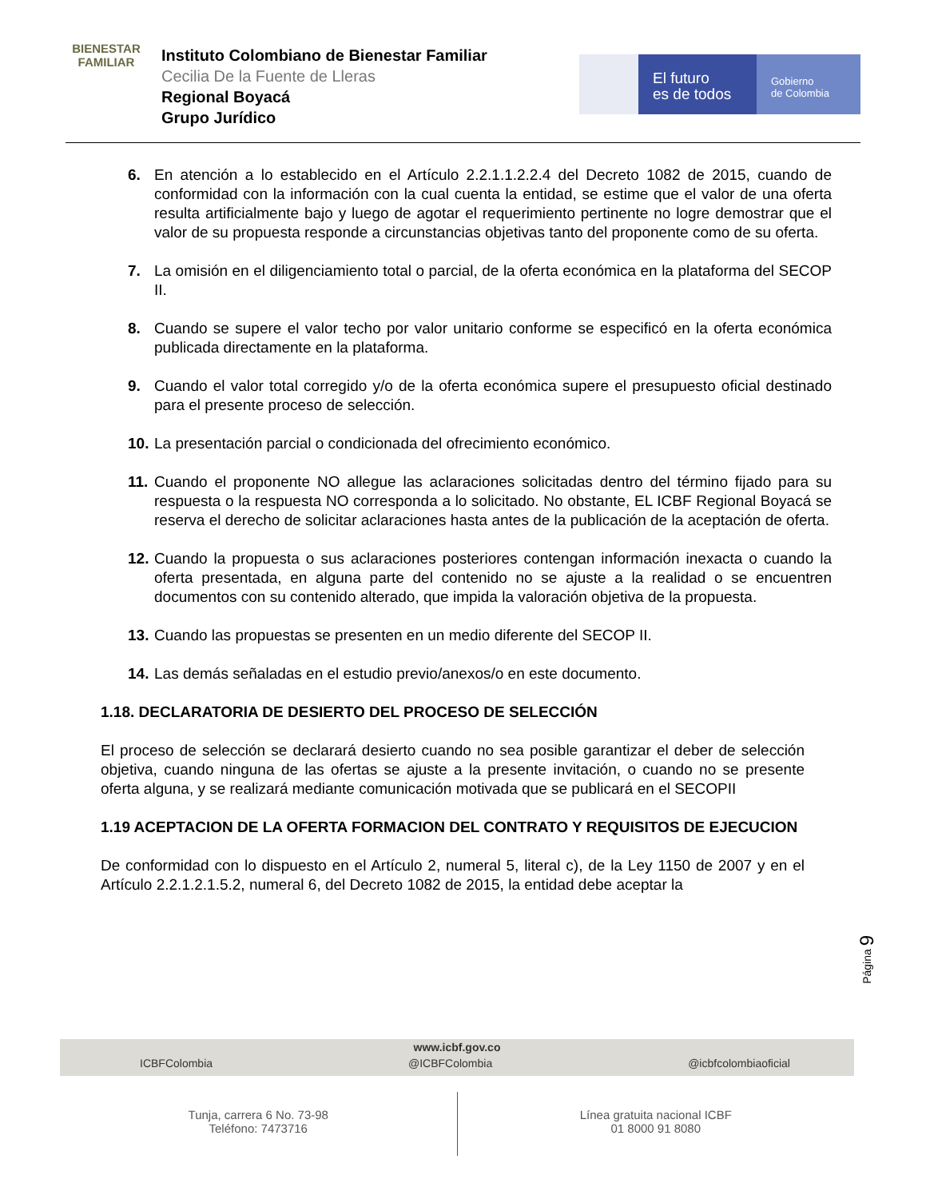BIENESTAR FAMILIAR
Instituto Colombiano de Bienestar Familiar
Cecilia De la Fuente de Lleras
Regional Boyacá
Grupo Jurídico
El futuro
es de todos
Gobierno
de Colombia
6. En atención a lo establecido en el Artículo 2.2.1.1.2.2.4 del Decreto 1082 de 2015, cuando de conformidad con la información con la cual cuenta la entidad, se estime que el valor de una oferta resulta artificialmente bajo y luego de agotar el requerimiento pertinente no logre demostrar que el valor de su propuesta responde a circunstancias objetivas tanto del proponente como de su oferta.
7. La omisión en el diligenciamiento total o parcial, de la oferta económica en la plataforma del SECOP II.
8. Cuando se supere el valor techo por valor unitario conforme se especificó en la oferta económica publicada directamente en la plataforma.
9. Cuando el valor total corregido y/o de la oferta económica supere el presupuesto oficial destinado para el presente proceso de selección.
10. La presentación parcial o condicionada del ofrecimiento económico.
11. Cuando el proponente NO allegue las aclaraciones solicitadas dentro del término fijado para su respuesta o la respuesta NO corresponda a lo solicitado. No obstante, EL ICBF Regional Boyacá se reserva el derecho de solicitar aclaraciones hasta antes de la publicación de la aceptación de oferta.
12. Cuando la propuesta o sus aclaraciones posteriores contengan información inexacta o cuando la oferta presentada, en alguna parte del contenido no se ajuste a la realidad o se encuentren documentos con su contenido alterado, que impida la valoración objetiva de la propuesta.
13. Cuando las propuestas se presenten en un medio diferente del SECOP II.
14. Las demás señaladas en el estudio previo/anexos/o en este documento.
1.18. DECLARATORIA DE DESIERTO DEL PROCESO DE SELECCIÓN
El proceso de selección se declarará desierto cuando no sea posible garantizar el deber de selección objetiva, cuando ninguna de las ofertas se ajuste a la presente invitación, o cuando no se presente oferta alguna, y se realizará mediante comunicación motivada que se publicará en el SECOPII
1.19 ACEPTACION DE LA OFERTA FORMACION DEL CONTRATO Y REQUISITOS DE EJECUCION
De conformidad con lo dispuesto en el Artículo 2, numeral 5, literal c), de la Ley 1150 de 2007 y en el Artículo 2.2.1.2.1.5.2, numeral 6, del Decreto 1082 de 2015, la entidad debe aceptar la
Página 9
www.icbf.gov.co
ICBFColombia @ICBFColombia @icbfcolombiaoficial
Tunja, carrera 6 No. 73-98
Teléfono: 7473716
Línea gratuita nacional ICBF
01 8000 91 8080